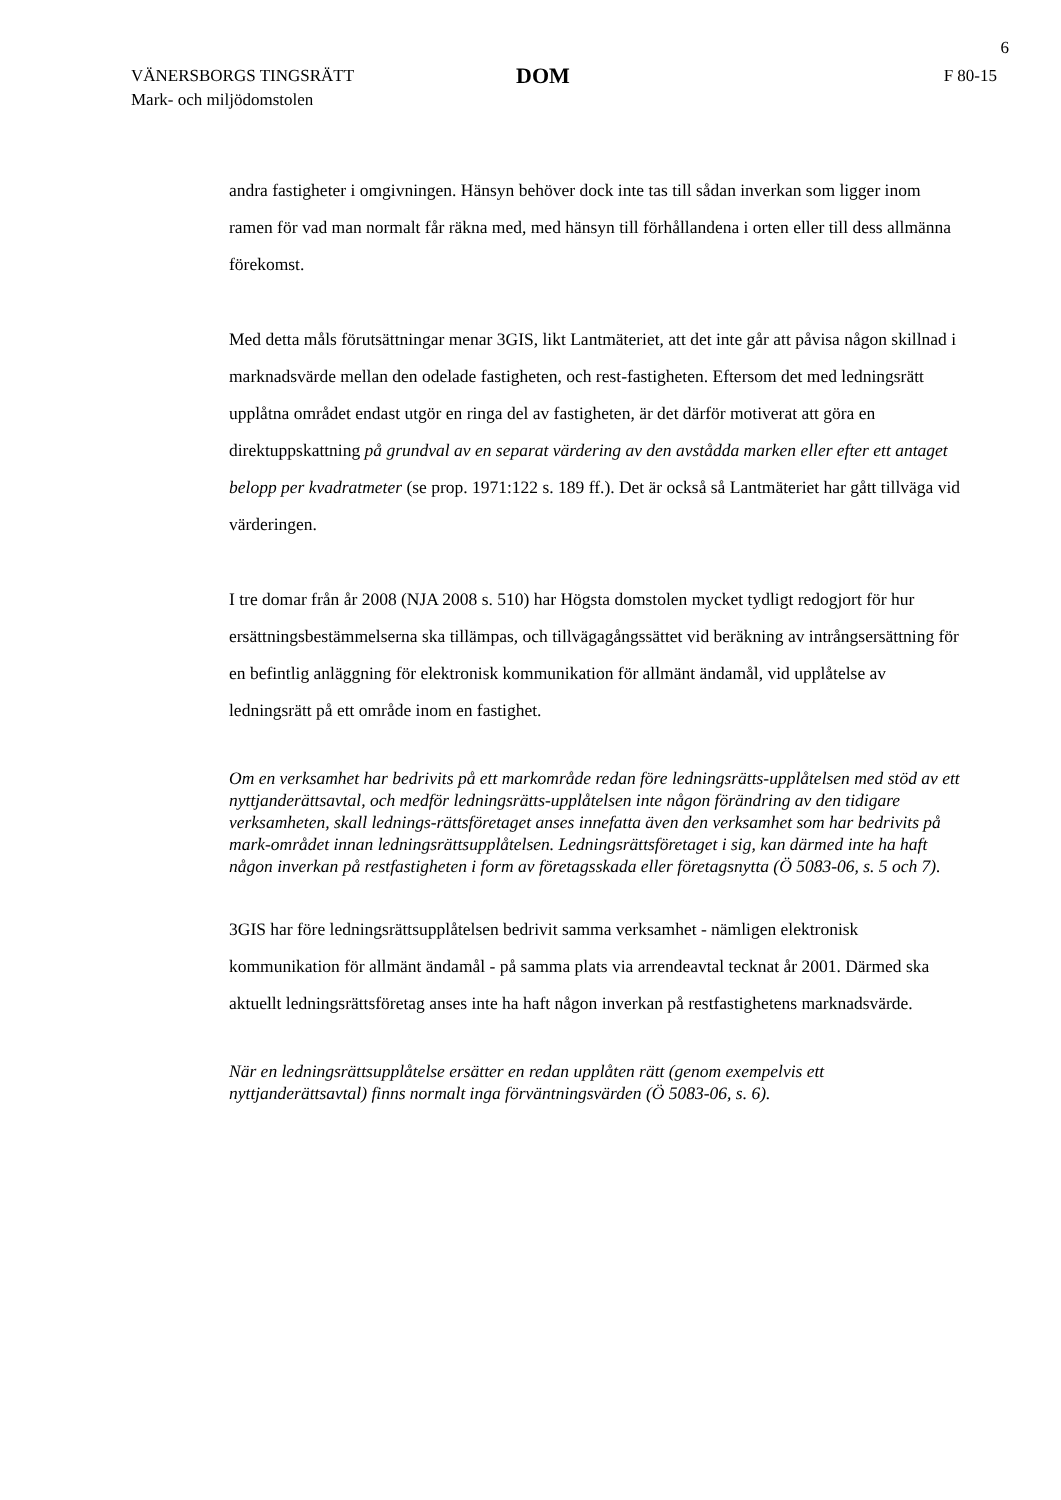6
VÄNERSBORGS TINGSRÄTT
Mark- och miljödomstolen
DOM
F 80-15
andra fastigheter i omgivningen. Hänsyn behöver dock inte tas till sådan inverkan som ligger inom ramen för vad man normalt får räkna med, med hänsyn till förhållandena i orten eller till dess allmänna förekomst.
Med detta måls förutsättningar menar 3GIS, likt Lantmäteriet, att det inte går att påvisa någon skillnad i marknadsvärde mellan den odelade fastigheten, och rest-fastigheten. Eftersom det med ledningsrätt upplåtna området endast utgör en ringa del av fastigheten, är det därför motiverat att göra en direktuppskattning på grundval av en separat värdering av den avstådda marken eller efter ett antaget belopp per kvadratmeter (se prop. 1971:122 s. 189 ff.). Det är också så Lantmäteriet har gått tillväga vid värderingen.
I tre domar från år 2008 (NJA 2008 s. 510) har Högsta domstolen mycket tydligt redogjort för hur ersättningsbestämmelserna ska tillämpas, och tillvägagångssättet vid beräkning av intrångsersättning för en befintlig anläggning för elektronisk kommunikation för allmänt ändamål, vid upplåtelse av ledningsrätt på ett område inom en fastighet.
Om en verksamhet har bedrivits på ett markområde redan före ledningsrätts-upplåtelsen med stöd av ett nyttjanderättsavtal, och medför ledningsrätts-upplåtelsen inte någon förändring av den tidigare verksamheten, skall lednings-rättsföretaget anses innefatta även den verksamhet som har bedrivits på mark-området innan ledningsrättsupplåtelsen. Ledningsrättsföretaget i sig, kan därmed inte ha haft någon inverkan på restfastigheten i form av företagsskada eller företagsnytta (Ö 5083-06, s. 5 och 7).
3GIS har före ledningsrättsupplåtelsen bedrivit samma verksamhet - nämligen elektronisk kommunikation för allmänt ändamål - på samma plats via arrendeavtal tecknat år 2001. Därmed ska aktuellt ledningsrättsföretag anses inte ha haft någon inverkan på restfastighetens marknadsvärde.
När en ledningsrättsupplåtelse ersätter en redan upplåten rätt (genom exempelvis ett nyttjanderättsavtal) finns normalt inga förväntningsvärden (Ö 5083-06, s. 6).